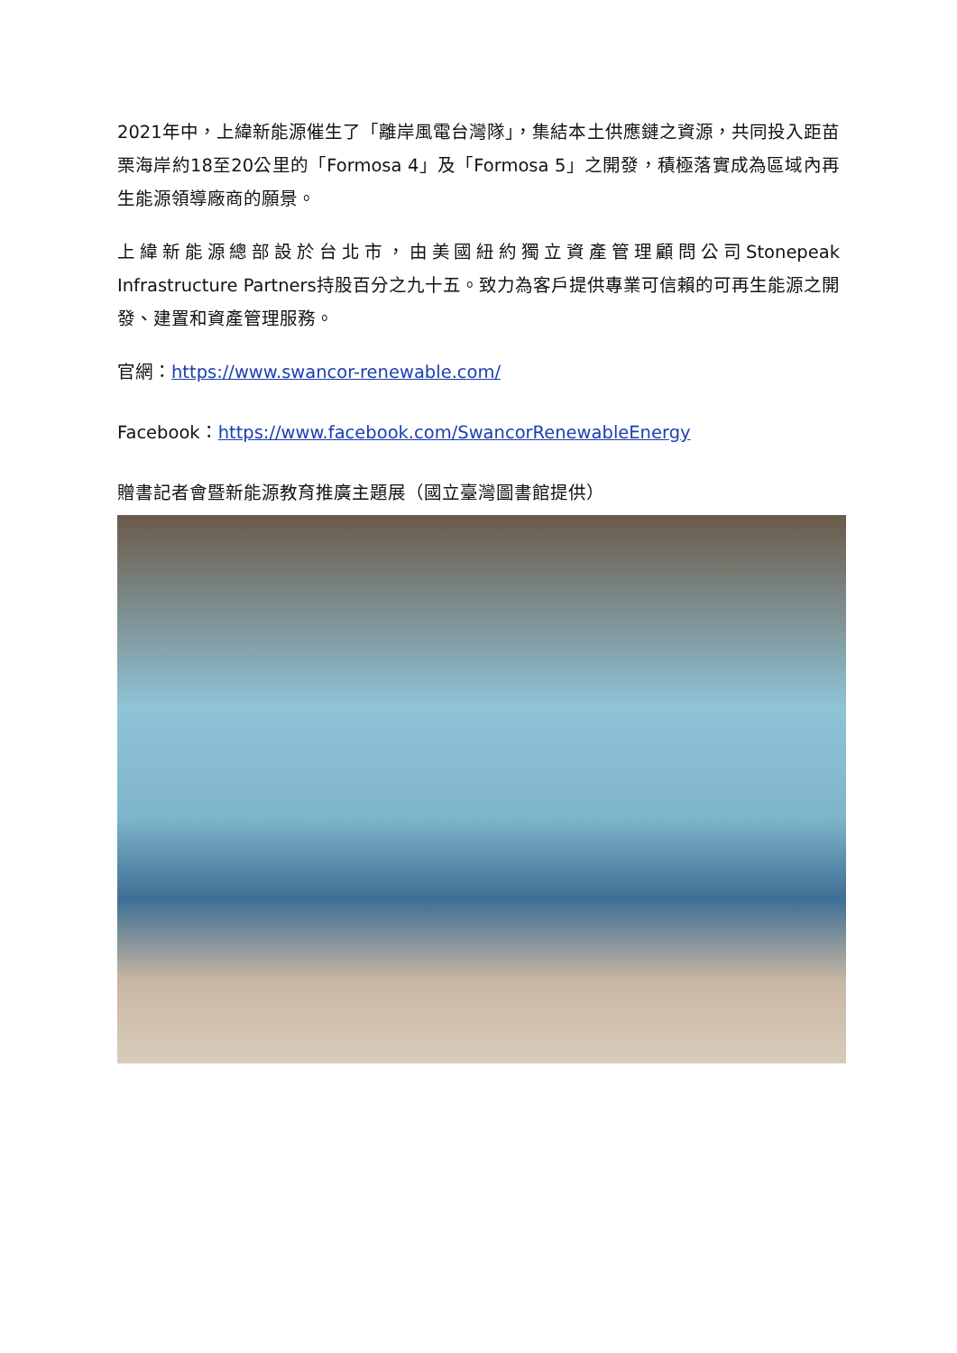2021年中，上緯新能源催生了「離岸風電台灣隊」，集結本土供應鏈之資源，共同投入距苗栗海岸約18至20公里的「Formosa 4」及「Formosa 5」之開發，積極落實成為區域內再生能源領導廠商的願景。
上緯新能源總部設於台北市，由美國紐約獨立資產管理顧問公司Stonepeak Infrastructure Partners持股百分之九十五。致力為客戶提供專業可信賴的可再生能源之開發、建置和資產管理服務。
官網：https://www.swancor-renewable.com/
Facebook：https://www.facebook.com/SwancorRenewableEnergy
贈書記者會暨新能源教育推廣主題展（國立臺灣圖書館提供）